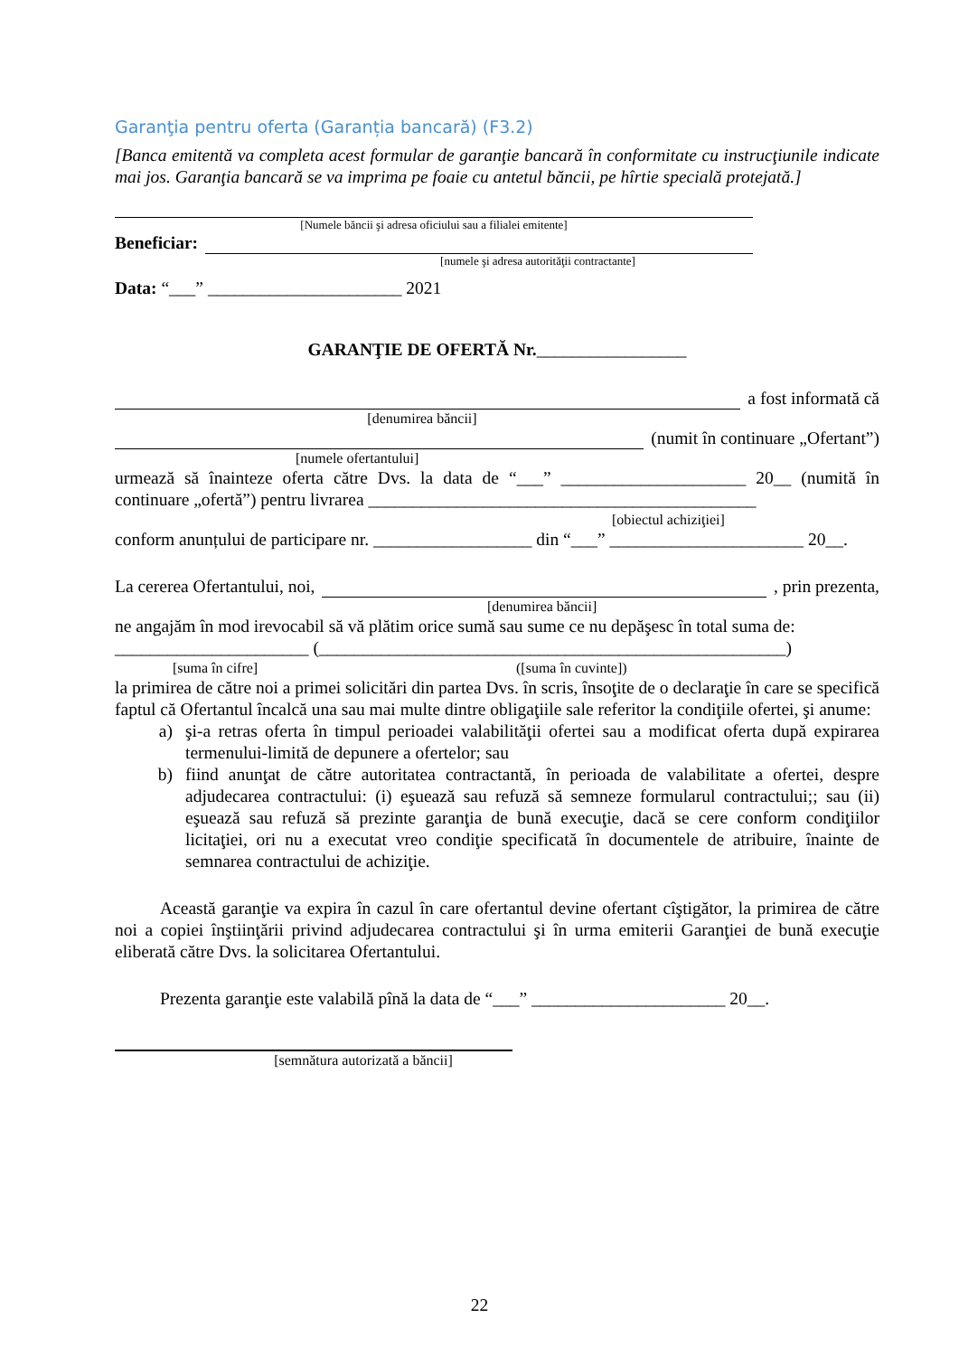Garanţia pentru oferta (Garanția bancară) (F3.2)
[Banca emitentă va completa acest formular de garanţie bancară în conformitate cu instrucţiunile indicate mai jos. Garanţia bancară se va imprima pe foaie cu antetul băncii, pe hîrtie specială protejată.]
[Numele băncii şi adresa oficiului sau a filialei emitente]
Beneficiar:
[numele şi adresa autorităţii contractante]
Data: “___” ______________________ 2021
GARANŢIE DE OFERTĂ Nr._________________
a fost informată că
[denumirea băncii]
(numit în continuare „Ofertant”)
[numele ofertantului]
urmează să înainteze oferta către Dvs. la data de “___” _____________________ 20__ (numită în continuare „ofertă”) pentru livrarea ____________________________________________
[obiectul achiziţiei]
conform anunțului de participare nr. __________________ din “___” ______________________ 20__.
La cererea Ofertantului, noi, , prin prezenta,
[denumirea băncii]
ne angajăm în mod irevocabil să vă plătim orice sumă sau sume ce nu depăşesc în total suma de:
______________________ (_____________________________________________________)
[suma în cifre] ([suma în cuvinte])
la primirea de către noi a primei solicitări din partea Dvs. în scris, însoţite de o declaraţie în care se specifică faptul că Ofertantul încalcă una sau mai multe dintre obligaţiile sale referitor la condiţiile ofertei, şi anume:
a) şi-a retras oferta în timpul perioadei valabilităţii ofertei sau a modificat oferta după expirarea termenului-limită de depunere a ofertelor; sau
b) fiind anunţat de către autoritatea contractantă, în perioada de valabilitate a ofertei, despre adjudecarea contractului: (i) eşuează sau refuză să semneze formularul contractului;; sau (ii) eşuează sau refuză să prezinte garanţia de bună execuţie, dacă se cere conform condiţiilor licitaţiei, ori nu a executat vreo condiţie specificată în documentele de atribuire, înainte de semnarea contractului de achiziţie.
Această garanţie va expira în cazul în care ofertantul devine ofertant cîştigător, la primirea de către noi a copiei înştiinţării privind adjudecarea contractului şi în urma emiterii Garanţiei de bună execuţie eliberată către Dvs. la solicitarea Ofertantului.
Prezenta garanţie este valabilă pînă la data de “___” ______________________ 20__.
[semnătura autorizată a băncii]
22